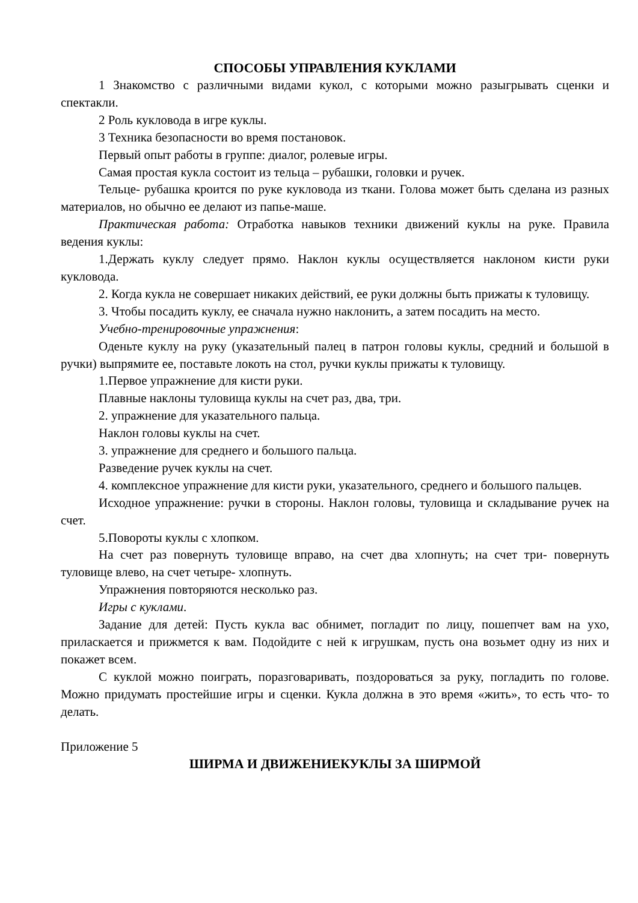СПОСОБЫ УПРАВЛЕНИЯ КУКЛАМИ
1 Знакомство с различными видами кукол, с которыми можно разыгрывать сценки и спектакли.
2 Роль кукловода в игре куклы.
3 Техника безопасности во время постановок.
Первый опыт работы в группе: диалог, ролевые игры.
Самая простая кукла состоит из тельца – рубашки, головки и ручек.
Тельце- рубашка кроится по руке кукловода из ткани. Голова может быть сделана из разных материалов, но обычно ее делают из папье-маше.
Практическая работа: Отработка навыков техники движений куклы на руке. Правила ведения куклы:
1.Держать куклу следует прямо. Наклон куклы осуществляется наклоном кисти руки кукловода.
2. Когда кукла не совершает никаких действий, ее руки должны быть прижаты к туловищу.
3. Чтобы посадить куклу, ее сначала нужно наклонить, а затем посадить на место.
Учебно-тренировочные упражнения:
Оденьте куклу на руку (указательный палец в патрон головы куклы, средний и большой в ручки) выпрямите ее, поставьте локоть на стол, ручки куклы прижаты к туловищу.
1.Первое упражнение для кисти руки.
Плавные наклоны туловища куклы на счет раз, два, три.
2. упражнение для указательного пальца.
Наклон головы куклы на счет.
3. упражнение для среднего и большого пальца.
Разведение ручек куклы на счет.
4. комплексное упражнение для кисти руки, указательного, среднего и большого пальцев.
Исходное упражнение: ручки в стороны. Наклон головы, туловища и складывание ручек на счет.
5.Повороты куклы с хлопком.
На счет раз повернуть туловище вправо, на счет два хлопнуть; на счет три- повернуть туловище влево, на счет четыре- хлопнуть.
Упражнения повторяются несколько раз.
Игры с куклами.
Задание для детей: Пусть кукла вас обнимет, погладит по лицу, пошепчет вам на ухо, приласкается и прижмется к вам. Подойдите с ней к игрушкам, пусть она возьмет одну из них и покажет всем.
С куклой можно поиграть, поразговаривать, поздороваться за руку, погладить по голове. Можно придумать простейшие игры и сценки. Кукла должна в это время «жить», то есть что- то делать.
Приложение 5
ШИРМА И ДВИЖЕНИЕКУКЛЫ ЗА ШИРМОЙ